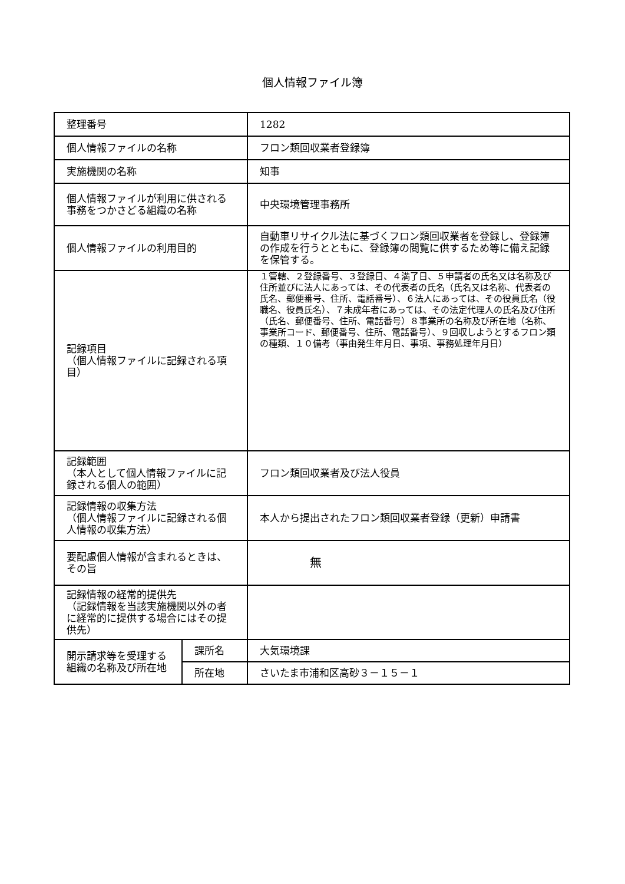個人情報ファイル簿
| 整理番号 | | 1282 |
| 個人情報ファイルの名称 | | フロン類回収業者登録簿 |
| 実施機関の名称 | | 知事 |
| 個人情報ファイルが利用に供される事務をつかさどる組織の名称 | | 中央環境管理事務所 |
| 個人情報ファイルの利用目的 | | 自動車リサイクル法に基づくフロン類回収業者を登録し、登録簿の作成を行うとともに、登録簿の閲覧に供するため等に備え記録を保管する。 |
| 記録項目 （個人情報ファイルに記録される項目） | | １管轄、２登録番号、３登録日、４満了日、５申請者の氏名又は名称及び住所並びに法人にあっては、その代表者の氏名（氏名又は名称、代表者の氏名、郵便番号、住所、電話番号）、６法人にあっては、その役員氏名（役職名、役員氏名）、７未成年者にあっては、その法定代理人の氏名及び住所（氏名、郵便番号、住所、電話番号）８事業所の名称及び所在地（名称、事業所コード、郵便番号、住所、電話番号）、９回収しようとするフロン類の種類、１０備考（事由発生年月日、事項、事務処理年月日） |
| 記録範囲 （本人として個人情報ファイルに記録される個人の範囲） | | フロン類回収業者及び法人役員 |
| 記録情報の収集方法 （個人情報ファイルに記録される個人情報の収集方法） | | 本人から提出されたフロン類回収業者登録（更新）申請書 |
| 要配慮個人情報が含まれるときは、その旨 | | 無 |
| 記録情報の経常的提供先 （記録情報を当該実施機関以外の者に経常的に提供する場合にはその提供先） | | |
| 開示請求等を受理する組織の名称及び所在地 | 課所名 | 大気環境課 |
| | 所在地 | さいたま市浦和区高砂３－１５－１ |